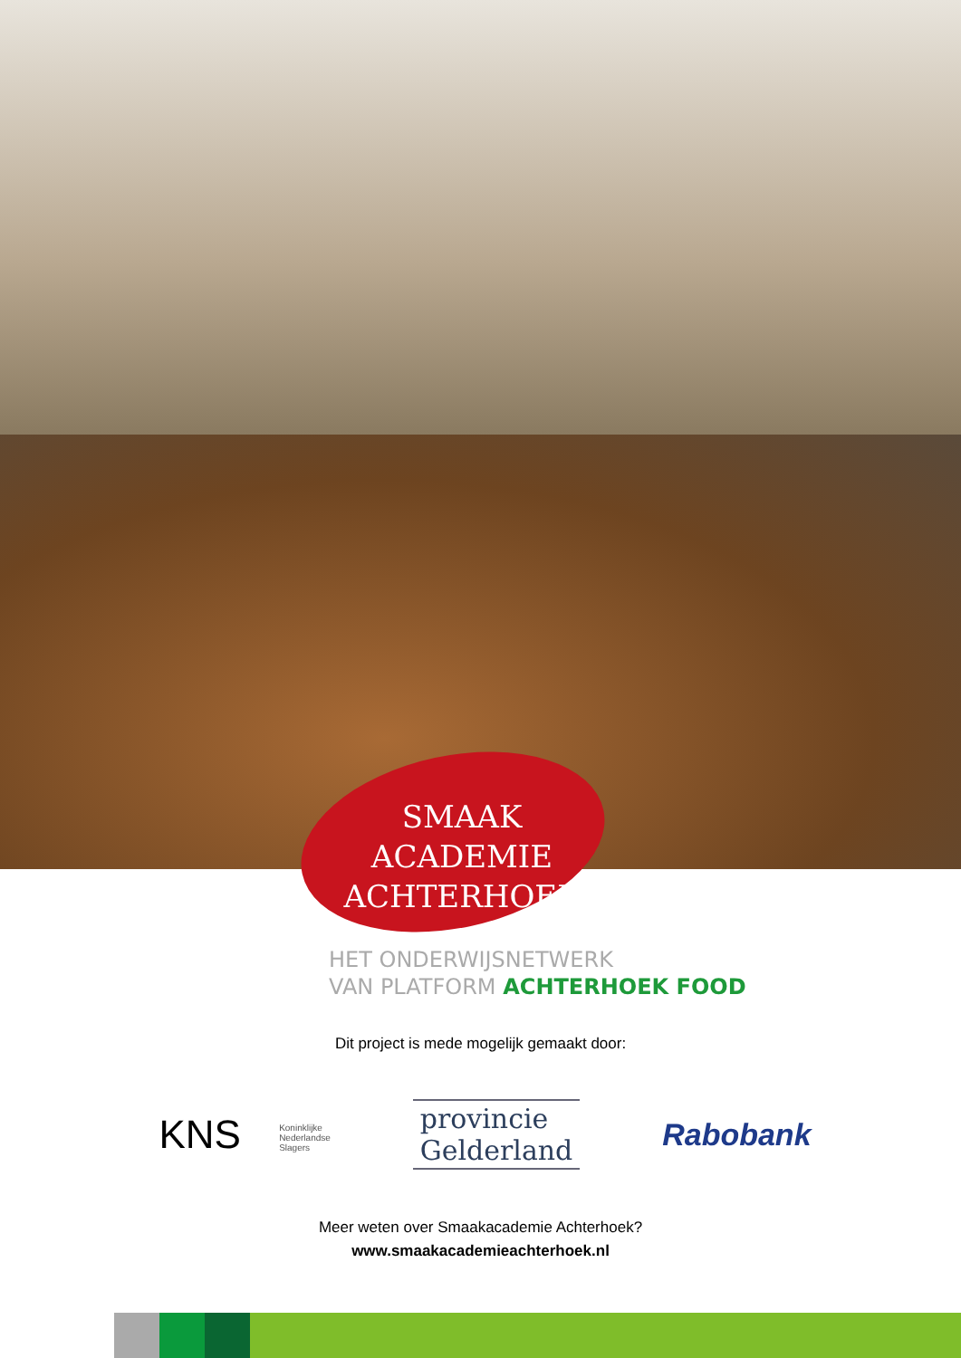SMAAK ACADEMIE
ACHTERHOEK
HET ONDERWIJSNETWERK
VAN PLATFORM ACHTERHOEK FOOD
Dit project is mede mogelijk gemaakt door:
KNS Koninklijke
Nederlandse
Slagers
provincie
Gelderland
Rabobank
Meer weten over Smaakacademie Achterhoek?
www.smaakacademieachterhoek.nl